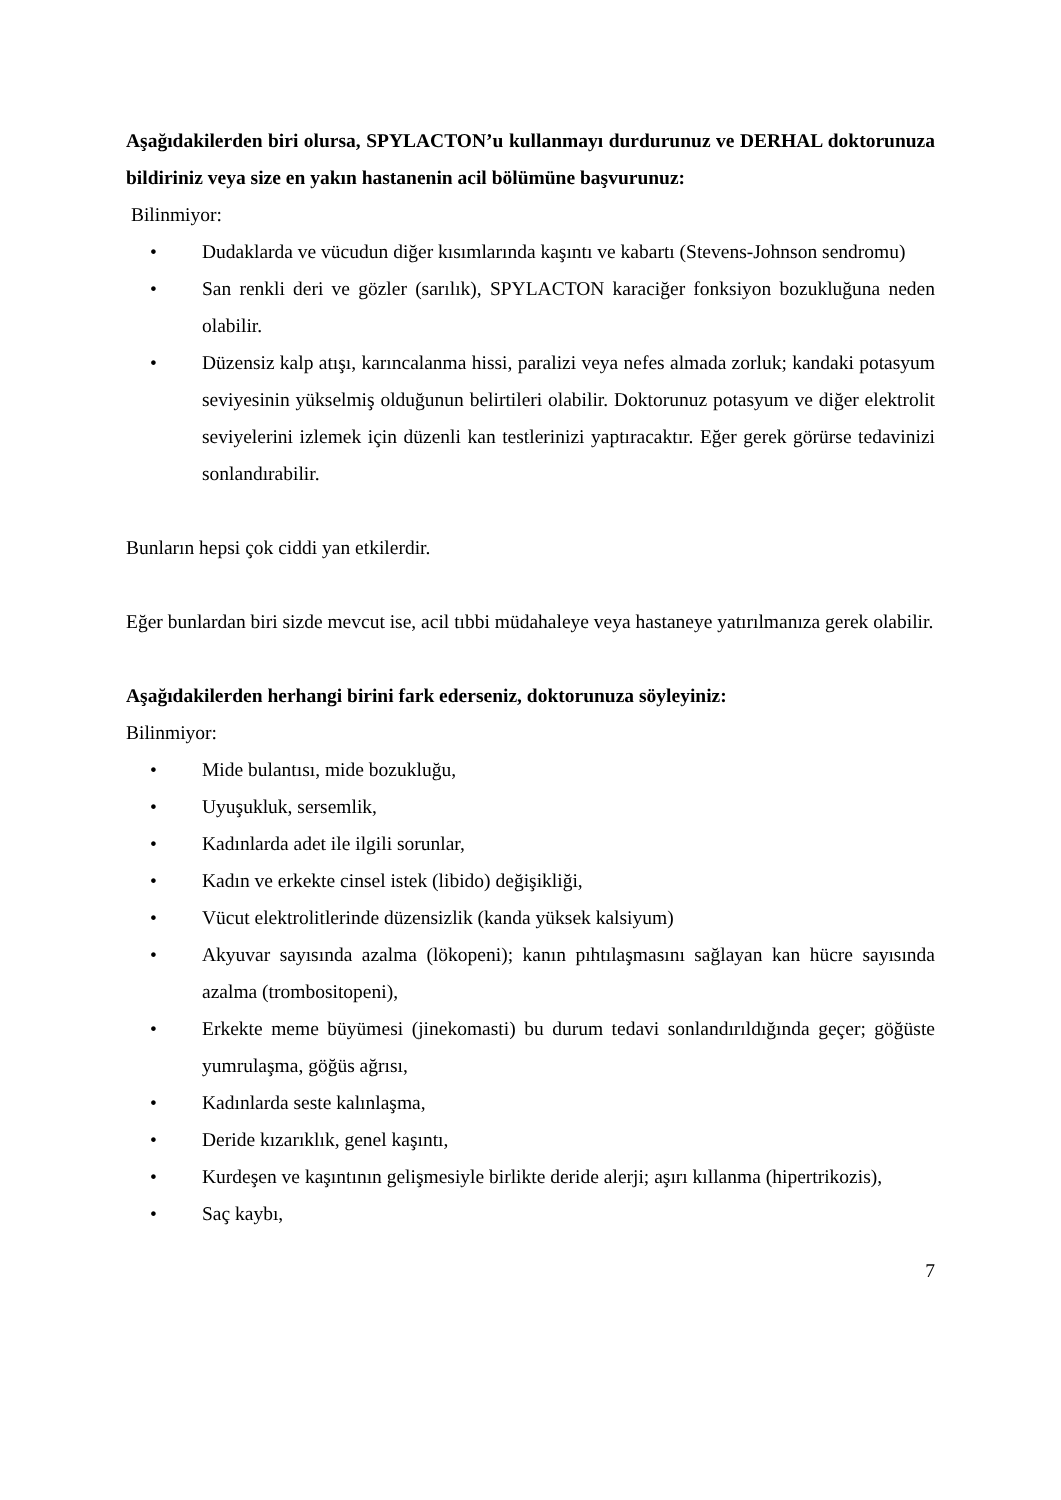Aşağıdakilerden biri olursa, SPYLACTON’u kullanmayı durdurunuz ve DERHAL doktorunuza bildiriniz veya size en yakın hastanenin acil bölümüne başvurunuz:
Bilinmiyor:
• Dudaklarda ve vücudun diğer kısımlarında kaşıntı ve kabartı (Stevens-Johnson sendromu)
• San renkli deri ve gözler (sarılık), SPYLACTON karaciğer fonksiyon bozukluğuna neden olabilir.
• Düzensiz kalp atışı, karıncalanma hissi, paralizi veya nefes almada zorluk; kandaki potasyum seviyesinin yükselmiş olduğunun belirtileri olabilir. Doktorunuz potasyum ve diğer elektrolit seviyelerini izlemek için düzenli kan testlerinizi yaptıracaktır. Eğer gerek görürse tedavinizi sonlandırabilir.
Bunların hepsi çok ciddi yan etkilerdir.
Eğer bunlardan biri sizde mevcut ise, acil tıbbi müdahaleye veya hastaneye yatırılmanıza gerek olabilir.
Aşağıdakilerden herhangi birini fark ederseniz, doktorunuza söyleyiniz:
Bilinmiyor:
• Mide bulantısı, mide bozukluğu,
• Uyuşukluk, sersemlik,
• Kadınlarda adet ile ilgili sorunlar,
• Kadın ve erkekte cinsel istek (libido) değişikliği,
• Vücut elektrolitlerinde düzensizlik (kanda yüksek kalsiyum)
• Akyuvar sayısında azalma (lökopeni); kanın pıhtılaşmasını sağlayan kan hücre sayısında azalma (trombositopeni),
• Erkekte meme büyümesi (jinekomasti) bu durum tedavi sonlandırıldığında geçer; göğüste yumrulaşma, göğüs ağrısı,
• Kadınlarda seste kalınlaşma,
• Deride kızarıklık, genel kaşıntı,
• Kurdeşen ve kaşıntının gelişmesiyle birlikte deride alerji; aşırı kıllanma (hipertrikozis),
• Saç kaybı,
7